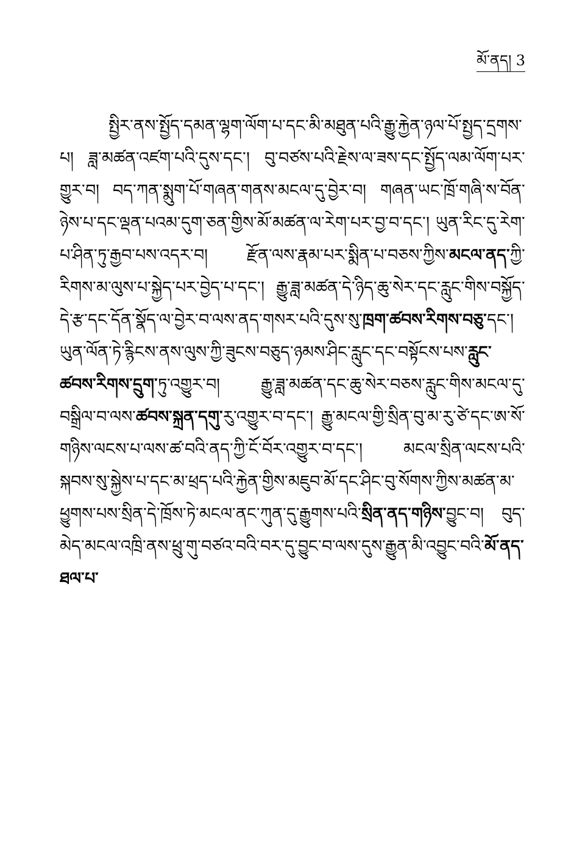མོ་ནད། 3
སྤྱིར་ནས་སྤྱོད་དམན་ལྷག་ལོག་པ་དང་མི་མཐུན་པའི་རྒྱུ་རྐྱེན་ཉལ་པོ་སྤྱད་དྲགས་པ། ཟླ་མཚན་འཛག་པའི་དུས་དང་། བུ་བཙས་པའི་རྗེས་ལ་ཟས་དང་སྤྱོད་ལམ་ལོག་པར་གྱུར་བ། བད་ཀན་སྨུག་པོ་གཞན་གནས་མངལ་དུ་བྱེར་བ། གཞན་ཡང་ཁྲོ་གཞི་ས་བོན་ཉེས་པ་དང་ལྡན་པའམ་དུག་ཅན་གྱིས་མོ་མཚན་ལ་རེག་པར་བྱ་བ་དང་། ཡུན་རིང་དུ་རེག་པ་ཤིན་ཏུ་རྒྱབ་པས་འདར་བ། རྫོན་ལས་རྣམ་པར་སྨིན་པ་བཅས་ཀྱིས་མངལ་ནད་ཀྱི་རིགས་མ་ལུས་པ་སྐྱེད་པར་བྱེད་པ་དང་། རྒྱུ་ཟླ་མཚན་དེ་ཉིད་ཆུ་སེར་དང་རླུང་གིས་བསྐྱོད་དེ་རྩ་དང་དོན་སྣོད་ལ་བྱེར་བ་ལས་ནད་གསར་པའི་དུས་སུ་ཁྲག་ཚབས་རིགས་བཅུ་དང་། ཡུན་ལོན་ཏེ་རྙིངས་ནས་ལུས་ཀྱི་ཟུངས་བཅུད་ཉམས་ཤིང་རླུང་དང་བསྟོངས་པས་རླུང་ཚབས་རིགས་དྲུག་ཏུ་འགྱུར་བ། རྒྱུ་ཟླ་མཚན་དང་ཆུ་སེར་བཅས་རླུང་གིས་མངལ་དུ་བསྒྲིལ་བ་ལས་ཚབས་སྐྲན་དགུ་རུ་འགྱུར་བ་དང་། རྒྱུ་མངལ་གྱི་སྲིན་བུ་མ་རུ་ཙེ་དང་ཨ་སོ་གཉིས་ལངས་པ་ལས་ཚ་བའི་ནད་ཀྱི་ངོ་བོར་འགྱུར་བ་དང་། མངལ་སྲིན་ལངས་པའི་སྐབས་སུ་སྐྱེས་པ་དང་མ་ཕྲད་པའི་རྐྱེན་གྱིས་མཇུབ་མོ་དང་ཤིང་བུ་སོགས་ཀྱིས་མཚན་མ་ཕྱུགས་པས་སྲིན་དེ་ཁྲོས་ཏེ་མངལ་ནང་ཀུན་དུ་རྒྱུགས་པའི་སྲིན་ནད་གཉིས་བྱུང་བ། བུད་མེད་མངལ་འཁྲི་ནས་ཕྲུ་གུ་བཙའ་བའི་བར་དུ་བྱུང་བ་ལས་དུས་རྒྱུན་མི་འབྱུང་བའི་མོ་ནད་ཐལ་པ་